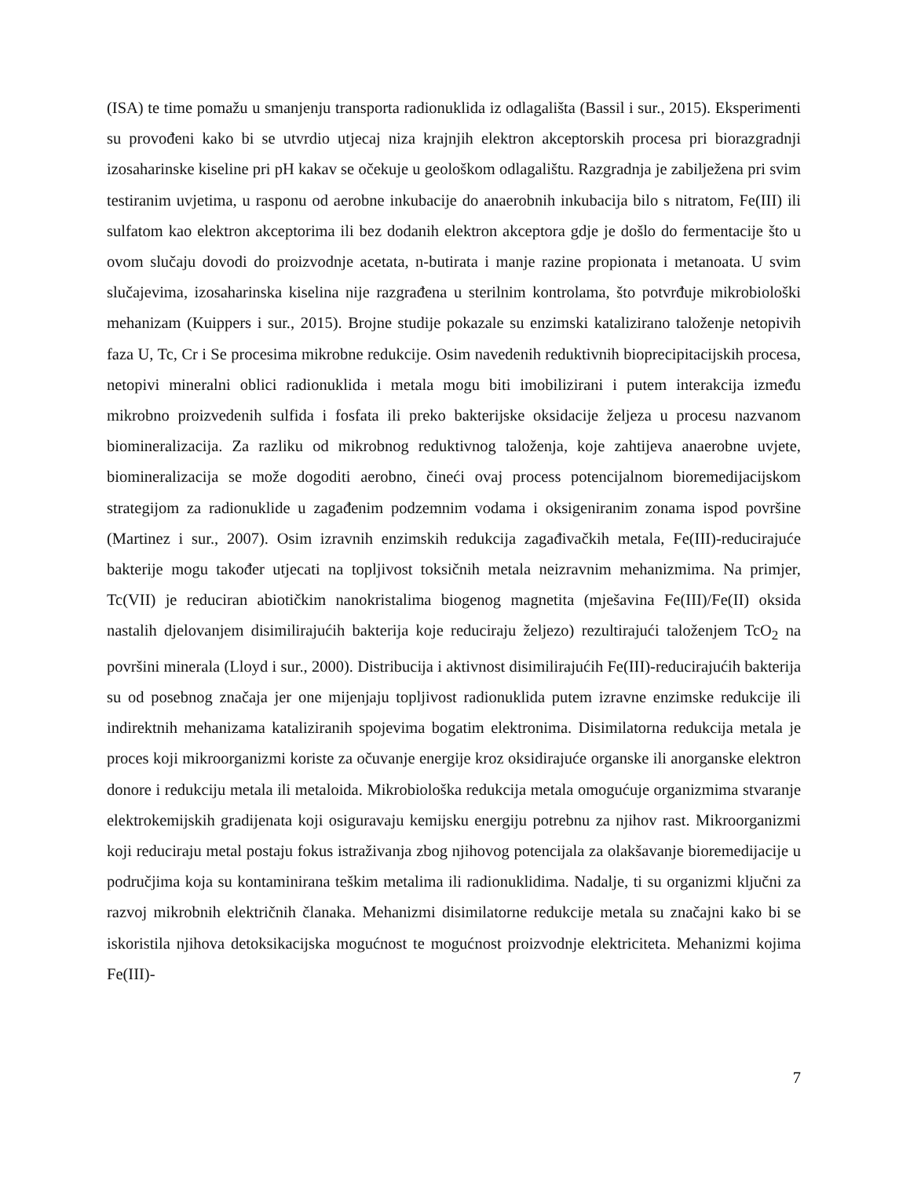(ISA) te time pomažu u smanjenju transporta radionuklida iz odlagališta (Bassil i sur., 2015). Eksperimenti su provođeni kako bi se utvrdio utjecaj niza krajnjih elektron akceptorskih procesa pri biorazgradnji izosaharinske kiseline pri pH kakav se očekuje u geološkom odlagalištu. Razgradnja je zabilježena pri svim testiranim uvjetima, u rasponu od aerobne inkubacije do anaerobnih inkubacija bilo s nitratom, Fe(III) ili sulfatom kao elektron akceptorima ili bez dodanih elektron akceptora gdje je došlo do fermentacije što u ovom slučaju dovodi do proizvodnje acetata, n-butirata i manje razine propionata i metanoata. U svim slučajevima, izosaharinska kiselina nije razgrađena u sterilnim kontrolama, što potvrđuje mikrobiološki mehanizam (Kuippers i sur., 2015). Brojne studije pokazale su enzimski katalizirano taloženje netopivih faza U, Tc, Cr i Se procesima mikrobne redukcije. Osim navedenih reduktivnih bioprecipitacijskih procesa, netopivi mineralni oblici radionuklida i metala mogu biti imobilizirani i putem interakcija između mikrobno proizvedenih sulfida i fosfata ili preko bakterijske oksidacije željeza u procesu nazvanom biomineralizacija. Za razliku od mikrobnog reduktivnog taloženja, koje zahtijeva anaerobne uvjete, biomineralizacija se može dogoditi aerobno, čineći ovaj process potencijalnom bioremedijacijskom strategijom za radionuklide u zagađenim podzemnim vodama i oksigeniranim zonama ispod površine (Martinez i sur., 2007). Osim izravnih enzimskih redukcija zagađivačkih metala, Fe(III)-reducirajuće bakterije mogu također utjecati na topljivost toksičnih metala neizravnim mehanizmima. Na primjer, Tc(VII) je reduciran abiotičkim nanokristalima biogenog magnetita (mješavina Fe(III)/Fe(II) oksida nastalih djelovanjem disimilirajućih bakterija koje reduciraju željezo) rezultirajući taloženjem TcO<sub>2</sub> na površini minerala (Lloyd i sur., 2000). Distribucija i aktivnost disimilirajućih Fe(III)-reducirajućih bakterija su od posebnog značaja jer one mijenjaju topljivost radionuklida putem izravne enzimske redukcije ili indirektnih mehanizama kataliziranih spojevima bogatim elektronima. Disimilatorna redukcija metala je proces koji mikroorganizmi koriste za očuvanje energije kroz oksidirajuće organske ili anorganske elektron donore i redukciju metala ili metaloida. Mikrobiološka redukcija metala omogućuje organizmima stvaranje elektrokemijskih gradijenata koji osiguravaju kemijsku energiju potrebnu za njihov rast. Mikroorganizmi koji reduciraju metal postaju fokus istraživanja zbog njihovog potencijala za olakšavanje bioremedijacije u područjima koja su kontaminirana teškim metalima ili radionuklidima. Nadalje, ti su organizmi ključni za razvoj mikrobnih električnih članaka. Mehanizmi disimilatorne redukcije metala su značajni kako bi se iskoristila njihova detoksikacijska mogućnost te mogućnost proizvodnje elektriciteta. Mehanizmi kojima Fe(III)-
7